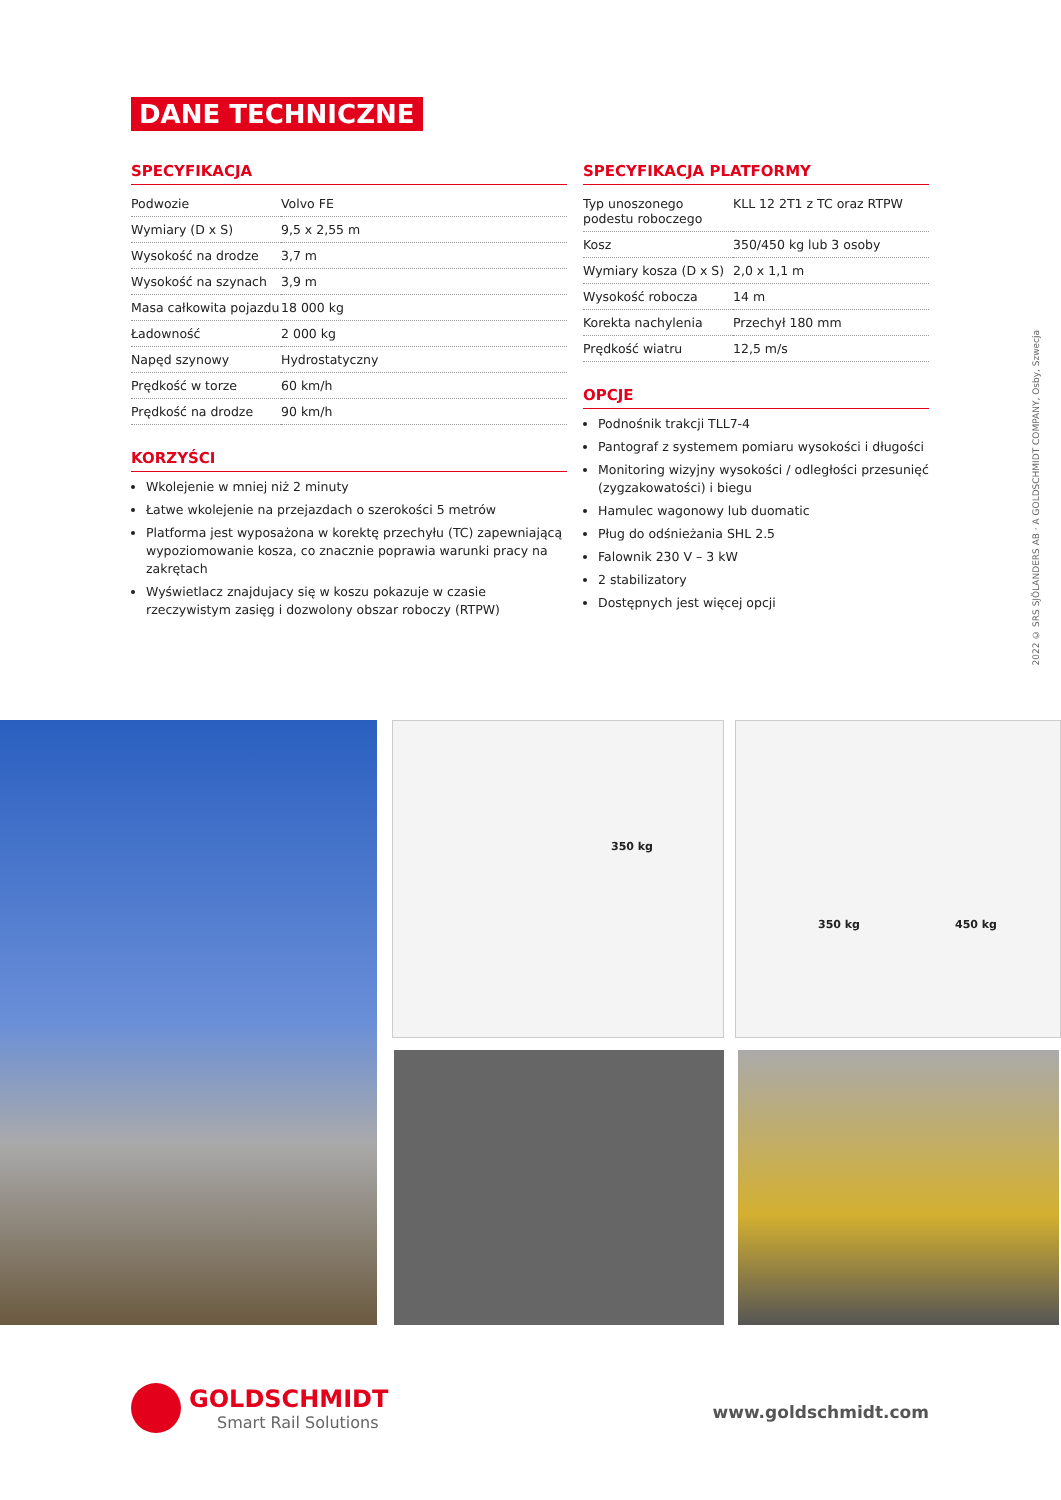DANE TECHNICZNE
SPECYFIKACJA
| Podwozie | Volvo FE |
| Wymiary (D x S) | 9,5 x 2,55 m |
| Wysokość na drodze | 3,7 m |
| Wysokość na szynach | 3,9 m |
| Masa całkowita pojazdu | 18 000 kg |
| Ładowność | 2 000 kg |
| Napęd szynowy | Hydrostatyczny |
| Prędkość w torze | 60 km/h |
| Prędkość na drodze | 90 km/h |
KORZYŚCI
Wkolejenie w mniej niż 2 minuty
Łatwe wkolejenie na przejazdach o szerokości 5 metrów
Platforma jest wyposażona w korektę przechyłu (TC) zapewniającą wypoziomowanie kosza, co znacznie poprawia warunki pracy na zakrętach
Wyświetlacz znajdujacy się w koszu pokazuje w czasie rzeczywistym zasięg i dozwolony obszar roboczy (RTPW)
SPECYFIKACJA PLATFORMY
| Typ unoszonego podestu roboczego | KLL 12 2T1 z TC oraz RTPW |
| Kosz | 350/450 kg lub 3 osoby |
| Wymiary kosza (D x S) | 2,0 x 1,1 m |
| Wysokość robocza | 14 m |
| Korekta nachylenia | Przechył 180 mm |
| Prędkość wiatru | 12,5 m/s |
OPCJE
Podnośnik trakcji TLL7-4
Pantograf z systemem pomiaru wysokości i długości
Monitoring wizyjny wysokości / odległości przesunięć (zygzakowatości) i biegu
Hamulec wagonowy lub duomatic
Pług do odśnieżania SHL 2.5
Falownik 230 V – 3 kW
2 stabilizatory
Dostępnych jest więcej opcji
2022 © SRS SJÖLANDERS AB · A GOLDSCHMIDT COMPANY, Osby, Szwecja
350 kg
350 kg 450 kg
GOLDSCHMIDT
Smart Rail Solutions
www.goldschmidt.com